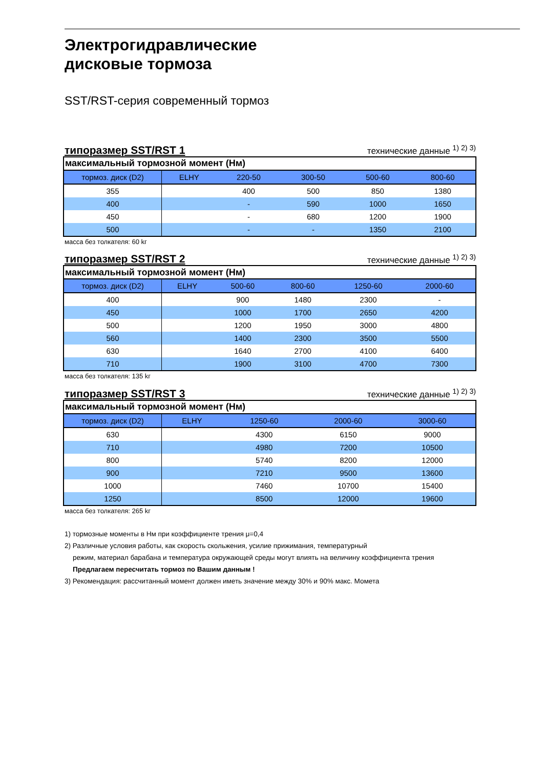Электрогидравлические
дисковые тормоза
SST/RST-серия современный тормоз
типоразмер SST/RST 1 технические данные <sup>1) 2) 3)</sup>
| максимальный тормозной момент (Нм) | | | | | |
| тормоз. диск (D2) | ELHY | 220-50 | 300-50 | 500-60 | 800-60 |
| 355 | | 400 | 500 | 850 | 1380 |
| 400 | | - | 590 | 1000 | 1650 |
| 450 | | - | 680 | 1200 | 1900 |
| 500 | | - | - | 1350 | 2100 |
масса без толкателя: 60 kг
типоразмер SST/RST 2 технические данные <sup>1) 2) 3)</sup>
| максимальный тормозной момент (Нм) | | | | | |
| тормоз. диск (D2) | ELHY | 500-60 | 800-60 | 1250-60 | 2000-60 |
| 400 | | 900 | 1480 | 2300 | - |
| 450 | | 1000 | 1700 | 2650 | 4200 |
| 500 | | 1200 | 1950 | 3000 | 4800 |
| 560 | | 1400 | 2300 | 3500 | 5500 |
| 630 | | 1640 | 2700 | 4100 | 6400 |
| 710 | | 1900 | 3100 | 4700 | 7300 |
масса без толкателя: 135 kг
типоразмер SST/RST 3 технические данные <sup>1) 2) 3)</sup>
| максимальный тормозной момент (Нм) | | | | | |
| тормоз. диск (D2) | ELHY | 1250-60 | 2000-60 | 3000-60 | |
| 630 | | 4300 | 6150 | 9000 | |
| 710 | | 4980 | 7200 | 10500 | |
| 800 | | 5740 | 8200 | 12000 | |
| 900 | | 7210 | 9500 | 13600 | |
| 1000 | | 7460 | 10700 | 15400 | |
| 1250 | | 8500 | 12000 | 19600 | |
масса без толкателя: 265 kг
1) тормозные моменты в Нм при коэффициенте трения μ=0,4
2) Различные условия работы, как скорость скольжения, усилие прижимания, температурный
режим, материал барабана и температура окружающей среды могут влиять на величину коэффициента трения
Предлагаем пересчитать тормоз по Вашим данным !
3) Рекомендация: рассчитанный момент должен иметь значение между 30% и 90% макс. Момета